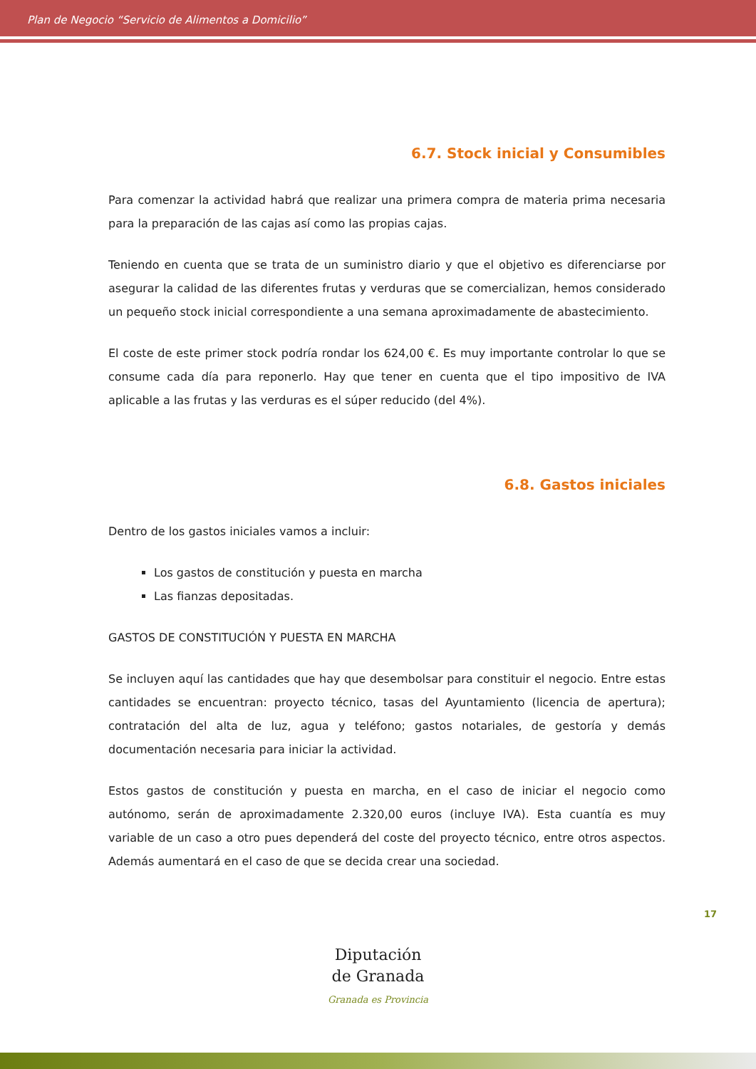Plan de Negocio “Servicio de Alimentos a Domicilio”
6.7. Stock inicial y Consumibles
Para comenzar la actividad habrá que realizar una primera compra de materia prima necesaria para la preparación de las cajas así como las propias cajas.
Teniendo en cuenta que se trata de un suministro diario y que el objetivo es diferenciarse por asegurar la calidad de las diferentes frutas y verduras que se comercializan, hemos considerado un pequeño stock inicial correspondiente a una semana aproximadamente de abastecimiento.
El coste de este primer stock podría rondar los 624,00 €. Es muy importante controlar lo que se consume cada día para reponerlo. Hay que tener en cuenta que el tipo impositivo de IVA aplicable a las frutas y las verduras es el súper reducido (del 4%).
6.8. Gastos iniciales
Dentro de los gastos iniciales vamos a incluir:
Los gastos de constitución y puesta en marcha
Las fianzas depositadas.
GASTOS DE CONSTITUCIÓN Y PUESTA EN MARCHA
Se incluyen aquí las cantidades que hay que desembolsar para constituir el negocio. Entre estas cantidades se encuentran: proyecto técnico, tasas del Ayuntamiento (licencia de apertura); contratación del alta de luz, agua y teléfono; gastos notariales, de gestoría y demás documentación necesaria para iniciar la actividad.
Estos gastos de constitución y puesta en marcha, en el caso de iniciar el negocio como autónomo, serán de aproximadamente 2.320,00 euros (incluye IVA). Esta cuantía es muy variable de un caso a otro pues dependerá del coste del proyecto técnico, entre otros aspectos. Además aumentará en el caso de que se decida crear una sociedad.
17
Diputación
de Granada
Granada es Provincia